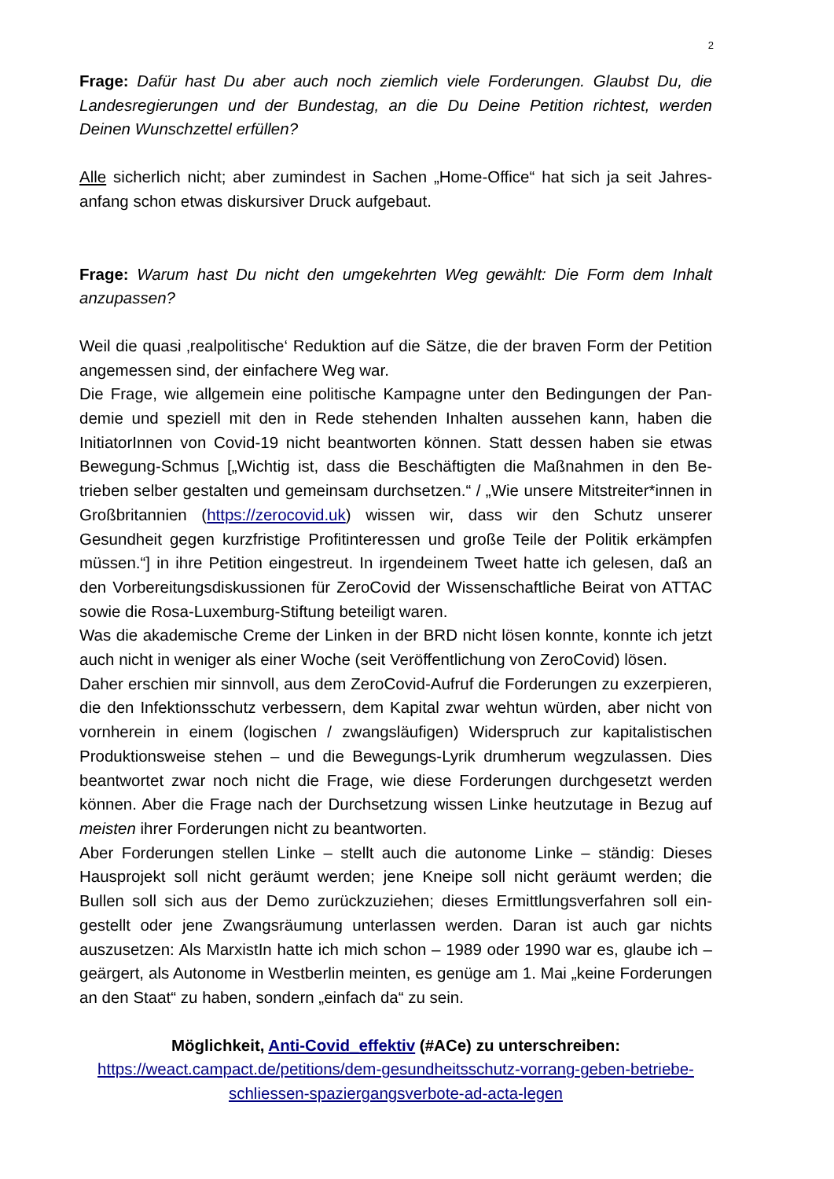2
Frage: Dafür hast Du aber auch noch ziemlich viele Forderungen. Glaubst Du, die Landesregierungen und der Bundestag, an die Du Deine Petition richtest, werden Deinen Wunschzettel erfüllen?
Alle sicherlich nicht; aber zumindest in Sachen „Home-Office“ hat sich ja seit Jahres­anfang schon etwas diskursiver Druck aufgebaut.
Frage: Warum hast Du nicht den umgekehrten Weg gewählt: Die Form dem Inhalt anzupassen?
Weil die quasi ‚realpolitische‘ Reduktion auf die Sätze, die der braven Form der Petiti­on angemessen sind, der einfachere Weg war.
Die Frage, wie allgemein eine politische Kampagne unter den Bedingungen der Pan­demie und speziell mit den in Rede stehenden Inhalten aussehen kann, haben die InitiatorInnen von Covid-19 nicht beantworten können. Statt dessen haben sie etwas Bewegung-Schmus [„Wichtig ist, dass die Beschäftigten die Maßnahmen in den Be­trieben selber gestalten und gemeinsam durchsetzen.“ / „Wie unsere Mitstreiter*in­nen in Großbritannien (https://zerocovid.uk) wissen wir, dass wir den Schutz unserer Gesundheit gegen kurzfristige Profitinteressen und große Teile der Politik erkämpfen müssen.“] in ihre Petition eingestreut. In irgendeinem Tweet hatte ich gelesen, daß an den Vorbereitungsdiskussionen für ZeroCovid der Wissenschaftliche Beirat von ATTAC sowie die Rosa-Luxemburg-Stiftung beteiligt waren.
Was die akademische Creme der Linken in der BRD nicht lösen konnte, konnte ich jetzt auch nicht in weniger als einer Woche (seit Veröffentlichung von ZeroCovid) lö­sen.
Daher erschien mir sinnvoll, aus dem ZeroCovid-Aufruf die Forderungen zu exzerpie­ren, die den Infektionsschutz verbessern, dem Kapital zwar wehtun würden, aber nicht von vornherein in einem (logischen / zwangsläufigen) Widerspruch zur kapitalis­tischen Produktionsweise stehen – und die Bewegungs-Lyrik drumherum wegzulas­sen. Dies beantwortet zwar noch nicht die Frage, wie diese Forderungen durchge­setzt werden können. Aber die Frage nach der Durchsetzung wissen Linke heutzuta­ge in Bezug auf meisten ihrer Forderungen nicht zu beantworten.
Aber Forderungen stellen Linke – stellt auch die autonome Linke – ständig: Dieses Hausprojekt soll nicht geräumt werden; jene Kneipe soll nicht geräumt werden; die Bullen soll sich aus der Demo zurückzuziehen; dieses Ermittlungsverfahren soll ein­gestellt oder jene Zwangsräumung unterlassen werden. Daran ist auch gar nichts auszusetzen: Als MarxistIn hatte ich mich schon – 1989 oder 1990 war es, glaube ich – geärgert, als Autonome in Westberlin meinten, es genüge am 1. Mai „keine Forde­rungen an den Staat“ zu haben, sondern „einfach da“ zu sein.
Möglichkeit, Anti-Covid_effektiv (#ACe) zu unterschreiben:
https://weact.campact.de/petitions/dem-gesundheitsschutz-vorrang-geben-betriebe-schliessen-spaziergangsverbote-ad-acta-legen